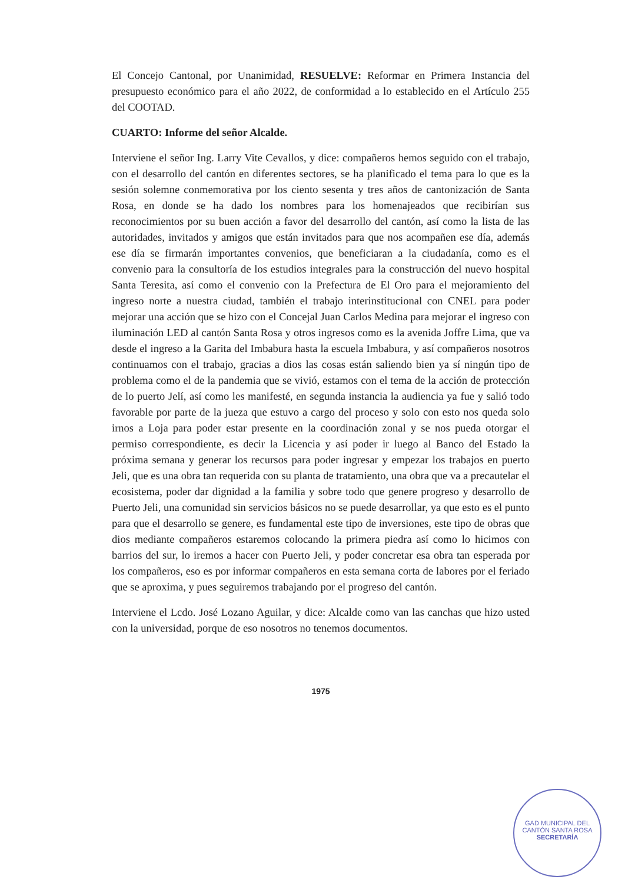El Concejo Cantonal, por Unanimidad, RESUELVE: Reformar en Primera Instancia del presupuesto económico para el año 2022, de conformidad a lo establecido en el Artículo 255 del COOTAD.
CUARTO: Informe del señor Alcalde.
Interviene el señor Ing. Larry Vite Cevallos, y dice: compañeros hemos seguido con el trabajo, con el desarrollo del cantón en diferentes sectores, se ha planificado el tema para lo que es la sesión solemne conmemorativa por los ciento sesenta y tres años de cantonización de Santa Rosa, en donde se ha dado los nombres para los homenajeados que recibirían sus reconocimientos por su buen acción a favor del desarrollo del cantón, así como la lista de las autoridades, invitados y amigos que están invitados para que nos acompañen ese día, además ese día se firmarán importantes convenios, que beneficiaran a la ciudadanía, como es el convenio para la consultoría de los estudios integrales para la construcción del nuevo hospital Santa Teresita, así como el convenio con la Prefectura de El Oro para el mejoramiento del ingreso norte a nuestra ciudad, también el trabajo interinstitucional con CNEL para poder mejorar una acción que se hizo con el Concejal Juan Carlos Medina para mejorar el ingreso con iluminación LED al cantón Santa Rosa y otros ingresos como es la avenida Joffre Lima, que va desde el ingreso a la Garita del Imbabura hasta la escuela Imbabura, y así compañeros nosotros continuamos con el trabajo, gracias a dios las cosas están saliendo bien ya sí ningún tipo de problema como el de la pandemia que se vivió, estamos con el tema de la acción de protección de lo puerto Jelí, así como les manifesté, en segunda instancia la audiencia ya fue y salió todo favorable por parte de la jueza que estuvo a cargo del proceso y solo con esto nos queda solo irnos a Loja para poder estar presente en la coordinación zonal y se nos pueda otorgar el permiso correspondiente, es decir la Licencia y así poder ir luego al Banco del Estado la próxima semana y generar los recursos para poder ingresar y empezar los trabajos en puerto Jeli, que es una obra tan requerida con su planta de tratamiento, una obra que va a precautelar el ecosistema, poder dar dignidad a la familia y sobre todo que genere progreso y desarrollo de Puerto Jeli, una comunidad sin servicios básicos no se puede desarrollar, ya que esto es el punto para que el desarrollo se genere, es fundamental este tipo de inversiones, este tipo de obras que dios mediante compañeros estaremos colocando la primera piedra así como lo hicimos con barrios del sur, lo iremos a hacer con Puerto Jeli, y poder concretar esa obra tan esperada por los compañeros, eso es por informar compañeros en esta semana corta de labores por el feriado que se aproxima, y pues seguiremos trabajando por el progreso del cantón.
Interviene el Lcdo. José Lozano Aguilar, y dice: Alcalde como van las canchas que hizo usted con la universidad, porque de eso nosotros no tenemos documentos.
1975
GAD MUNICIPAL DEL CANTÓN SANTA ROSA
SECRETARÍA